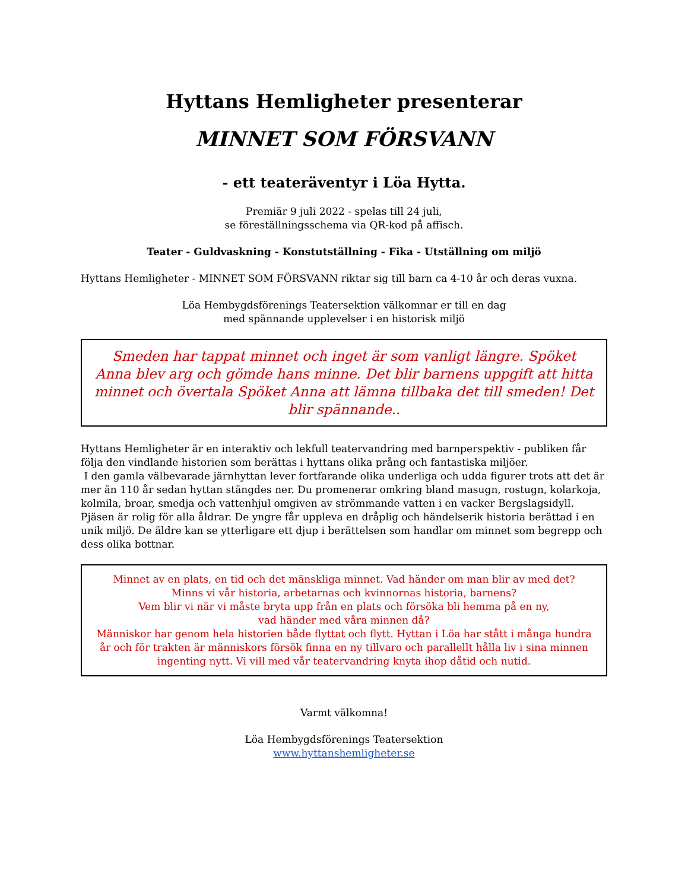Hyttans Hemligheter presenterar
MINNET SOM FÖRSVANN
- ett teateräventyr i Löa Hytta.
Premiär 9 juli 2022 - spelas till 24 juli,
se föreställningsschema via QR-kod på affisch.
Teater - Guldvaskning - Konstutställning - Fika - Utställning om miljö
Hyttans Hemligheter - MINNET SOM FÖRSVANN riktar sig till barn ca 4-10 år och deras vuxna.
Löa Hembygdsförenings Teatersektion välkomnar er till en dag
med spännande upplevelser i en historisk miljö
Smeden har tappat minnet och inget är som vanligt längre. Spöket Anna blev arg och gömde hans minne. Det blir barnens uppgift att hitta minnet och övertala Spöket Anna att lämna tillbaka det till smeden! Det blir spännande..
Hyttans Hemligheter är en interaktiv och lekfull teatervandring med barnperspektiv - publiken får följa den vindlande historien som berättas i hyttans olika prång och fantastiska miljöer.
I den gamla välbevarade järnhyttan lever fortfarande olika underliga och udda figurer trots att det är mer än 110 år sedan hyttan stängdes ner. Du promenerar omkring bland masugn, rostugn, kolarkoja, kolmila, broar, smedja och vattenhjul omgiven av strömmande vatten i en vacker Bergslagsidyll.
Pjäsen är rolig för alla åldrar. De yngre får uppleva en dråplig och händelserik historia berättad i en unik miljö. De äldre kan se ytterligare ett djup i berättelsen som handlar om minnet som begrepp och dess olika bottnar.
Minnet av en plats, en tid och det mänskliga minnet. Vad händer om man blir av med det?
Minns vi vår historia, arbetarnas och kvinnornas historia, barnens?
Vem blir vi när vi måste bryta upp från en plats och försöka bli hemma på en ny,
vad händer med våra minnen då?
Människor har genom hela historien både flyttat och flytt. Hyttan i Löa har stått i många hundra år och för trakten är människors försök finna en ny tillvaro och parallellt hålla liv i sina minnen ingenting nytt. Vi vill med vår teatervandring knyta ihop dåtid och nutid.
Varmt välkomna!
Löa Hembygdsförenings Teatersektion
www.hyttanshemligheter.se